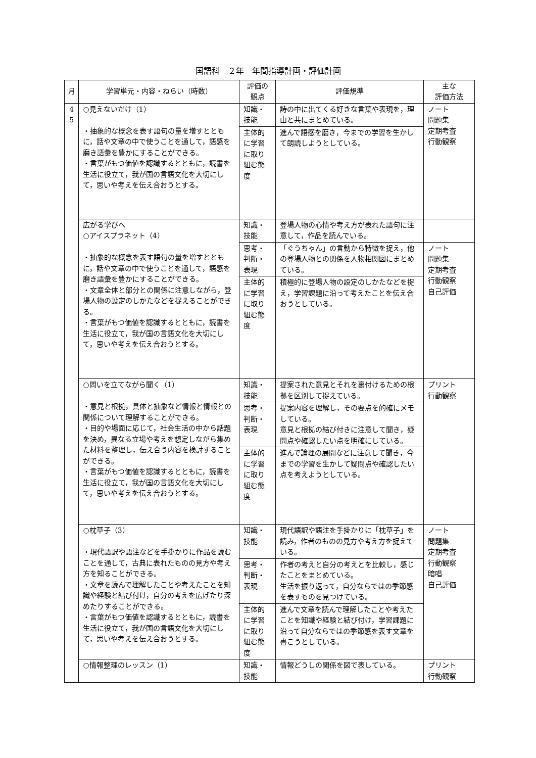国語科　２年　年間指導計画・評価計画
| 月 | 学習単元・内容・ねらい（時数） | 評価の 観点 | 評価規準 | 主な 評価方法 |
| --- | --- | --- | --- | --- |
| 4 5 | ○見えないだけ（1） ・抽象的な概念を表す語句の量を増すとともに，話や文章の中で使うことを通して，語感を磨き語彙を豊かにすることができる。 ・言葉がもつ価値を認識するとともに，読書を生活に役立て，我が国の言語文化を大切にして，思いや考えを伝え合おうとする。 | 知識・ 技能 | 詩の中に出てくる好きな言葉や表現を，理由と共にまとめている。 | ノート 問題集 定期考査 行動観察 |
| | | 主体的に学習に取り組む態度 | 進んで語感を磨き，今までの学習を生かして朗読しようとしている。 | |
| | 広がる学びへ ○アイスプラネット（4） ・抽象的な概念を表す語句の量を増すとともに，話や文章の中で使うことを通して，語感を磨き語彙を豊かにすることができる。 ・文章全体と部分との関係に注意しながら，登場人物の設定のしかたなどを捉えることができる。 ・言葉がもつ価値を認識するとともに，読書を生活に役立て，我が国の言語文化を大切にして，思いや考えを伝え合おうとする。 | 知識・ 技能 | 登場人物の心情や考え方が表れた語句に注意して，作品を読んでいる。 | |
| | | 思考・ 判断・ 表現 | 「ぐうちゃん」の言動から特徴を捉え，他の登場人物との関係を人物相関図にまとめている。 | ノート 問題集 定期考査 行動観察 自己評価 |
| | | 主体的に学習に取り組む態度 | 積極的に登場人物の設定のしかたなどを捉え，学習課題に沿って考えたことを伝え合おうとしている。 | |
| | ○問いを立てながら聞く（1） ・意見と根拠，具体と抽象など情報と情報との関係について理解することができる。 ・目的や場面に応じて，社会生活の中から話題を決め，異なる立場や考えを想定しながら集めた材料を整理し，伝え合う内容を検討することができる。 ・言葉がもつ価値を認識するとともに，読書を生活に役立て，我が国の言語文化を大切にして，思いや考えを伝え合おうとする。 | 知識・ 技能 | 提案された意見とそれを裏付けるための根拠を区別して捉えている。 | プリント 行動観察 |
| | | 思考・ 判断・ 表現 | 提案内容を理解し，その要点を的確にメモしている。 意見と根拠の結び付きに注意して聞き，疑問点や確認したい点を明確にしている。 | |
| | | 主体的に学習に取り組む態度 | 進んで論理の展開などに注意して聞き，今までの学習を生かして疑問点や確認したい点を考えようとしている。 | |
| | ○枕草子（3） ・現代語訳や語注などを手掛かりに作品を読むことを通して，古典に表れたものの見方や考え方を知ることができる。 ・文章を読んで理解したことや考えたことを知識や経験と結び付け，自分の考えを広げたり深めたりすることができる。 ・言葉がもつ価値を認識するとともに，読書を生活に役立て，我が国の言語文化を大切にして，思いや考えを伝え合おうとする。 | 知識・ 技能 | 現代語訳や語注を手掛かりに「枕草子」を読み，作者のものの見方や考え方を捉えている。 | ノート 問題集 定期考査 行動観察 暗唱 自己評価 |
| | | 思考・ 判断・ 表現 | 作者の考えと自分の考えとを比較し，感じたことをまとめている。 生活を振り返って，自分ならではの季節感を表すものを見つけている。 | |
| | | 主体的に学習に取り組む態度 | 進んで文章を読んで理解したことや考えたことを知識や経験と結び付け，学習課題に沿って自分ならではの季節感を表す文章を書こうとしている。 | |
| | ○情報整理のレッスン（1） | 知識・ 技能 | 情報どうしの関係を図で表している。 | プリント 行動観察 |